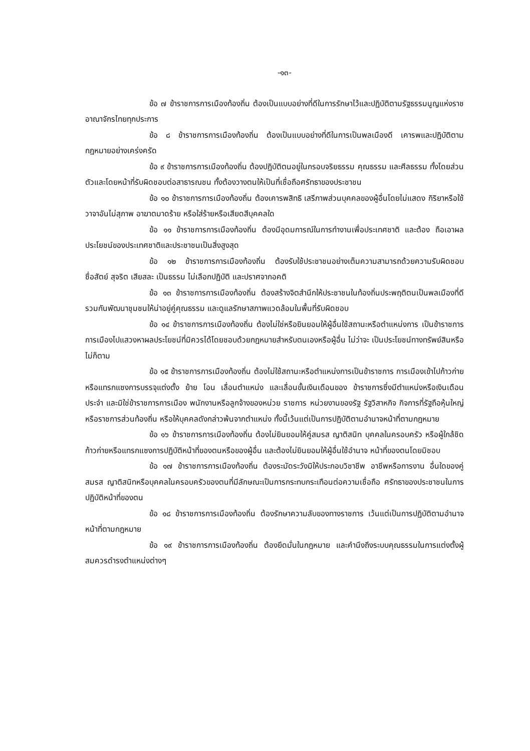-๑๓-
ข้อ ๗ ข้าราชการการเมืองท้องถิ่น ต้องเป็นแบบอย่างที่ดีในการรักษาไว้และปฏิบัติตามรัฐธรรมนูญแห่งราชอาณาจักรไทยทุกประการ
ข้อ ๘ ข้าราชการการเมืองท้องถิ่น ต้องเป็นแบบอย่างที่ดีในการเป็นพลเมืองดี เคารพและปฏิบัติตามกฎหมายอย่างเคร่งครัด
ข้อ ๙ ข้าราชการการเมืองท้องถิ่น ต้องปฏิบัติตนอยู่ในกรอบจริยธรรม คุณธรรม และศีลธรรม ทั้งโดยส่วนตัวและโดยหน้าที่รับผิดชอบต่อสาธารณชน ทั้งต้องวางตนให้เป็นที่เชื่อถือศรัทธาของประชาชน
ข้อ ๑๐ ข้าราชการการเมืองท้องถิ่น ต้องเคารพสิทธิ เสรีภาพส่วนบุคคลของผู้อื่นโดยไม่แสดง กิริยาหรือใช้วาจาอันไม่สุภาพ อาฆาตมาดร้าย หรือใส่ร้ายหรือเสียดสีบุคคลใด
ข้อ ๑๑ ข้าราชการการเมืองท้องถิ่น ต้องมีอุดมการณ์ในการทำงานเพื่อประเทศชาติ และต้อง ถือเอาผลประโยชน์ของประเทศชาติและประชาชนเป็นสิ่งสูงสุด
ข้อ ๑๒ ข้าราชการการเมืองท้องถิ่น ต้องรับใช้ประชาชนอย่างเต็มความสามารถด้วยความรับผิดชอบ ซื่อสัตย์ สุจริต เสียสละ เป็นธรรม ไม่เลือกปฏิบัติ และปราศจากอคติ
ข้อ ๑๓ ข้าราชการการเมืองท้องถิ่น ต้องสร้างจิตสำนึกให้ประชาชนในท้องถิ่นประพฤติตนเป็นพลเมืองที่ดีรวมกันพัฒนาชุมชนให้น่าอยู่คู่คุณธรรม และดูแลรักษาสภาพแวดล้อมในพื้นที่รับผิดชอบ
ข้อ ๑๔ ข้าราชการการเมืองท้องถิ่น ต้องไม่ใช่หรือยินยอมให้ผู้อื่นใช้สถานะหรือตำแหน่งการ เป็นข้าราชการการเมืองไปแสวงหาผลประโยชน์ที่มิควรได้โดยชอบด้วยกฎหมายสำหรับตนเองหรือผู้อื่น ไม่ว่าจะ เป็นประโยชน์ทางทรัพย์สินหรือไม่ก็ตาม
ข้อ ๑๕ ข้าราชการการเมืองท้องถิ่น ต้องไม่ใช้สถานะหรือตำแหน่งการเป็นข้าราชการ การเมืองเข้าไปก้าวก่ายหรือแทรกแซงการบรรจุแต่งตั้ง ย้าย โอน เลื่อนตำแหน่ง และเลื่อนขั้นเงินเดือนของ ข้าราชการซึ่งมีตำแหน่งหรือเงินเดือนประจำ และมิใช่ข้าราชการการเมือง พนักงานหรือลูกจ้างของหน่วย ราชการ หน่วยงานของรัฐ รัฐวิสาหกิจ กิจการที่รัฐถือหุ้นใหญ่ หรือราชการส่วนท้องถิ่น หรือให้บุคคลดังกล่าวพ้นจากตำแหน่ง ทั้งนี้เว้นแต่เป็นการปฏิบัติตามอำนาจหน้าที่ตามกฎหมาย
ข้อ ๑๖ ข้าราชการการเมืองท้องถิ่น ต้องไม่ยินยอมให้คู่สมรส ญาติสนิท บุคคลในครอบครัว หรือผู้ใกล้ชิดก้าวก่ายหรือแทรกแซงการปฏิบัติหน้าที่ของตนหรือของผู้อื่น และต้องไม่ยินยอมให้ผู้อื่นใช้อำนาจ หน้าที่ของตนโดยมิชอบ
ข้อ ๑๗ ข้าราชการการเมืองท้องถิ่น ต้องระมัดระวังมิให้ประกอบวิชาชีพ อาชีพหรือการงาน อื่นใดของคู่สมรส ญาติสนิทหรือบุคคลในครอบครัวของตนที่มีลักษณะเป็นการกระทบกระเทือนต่อความเชื่อถือ ศรัทธาของประชาชนในการปฏิบัติหน้าที่ของตน
ข้อ ๑๘ ข้าราชการการเมืองท้องถิ่น ต้องรักษาความลับของทางราชการ เว้นแต่เป็นการปฏิบัติตามอำนาจหน้าที่ตามกฎหมาย
ข้อ ๑๙ ข้าราชการการเมืองท้องถิ่น ต้องยึดมั่นในกฎหมาย และคำนึงถึงระบบคุณธรรมในการแต่งตั้งผู้สมควรดำรงตำแหน่งต่างๆ